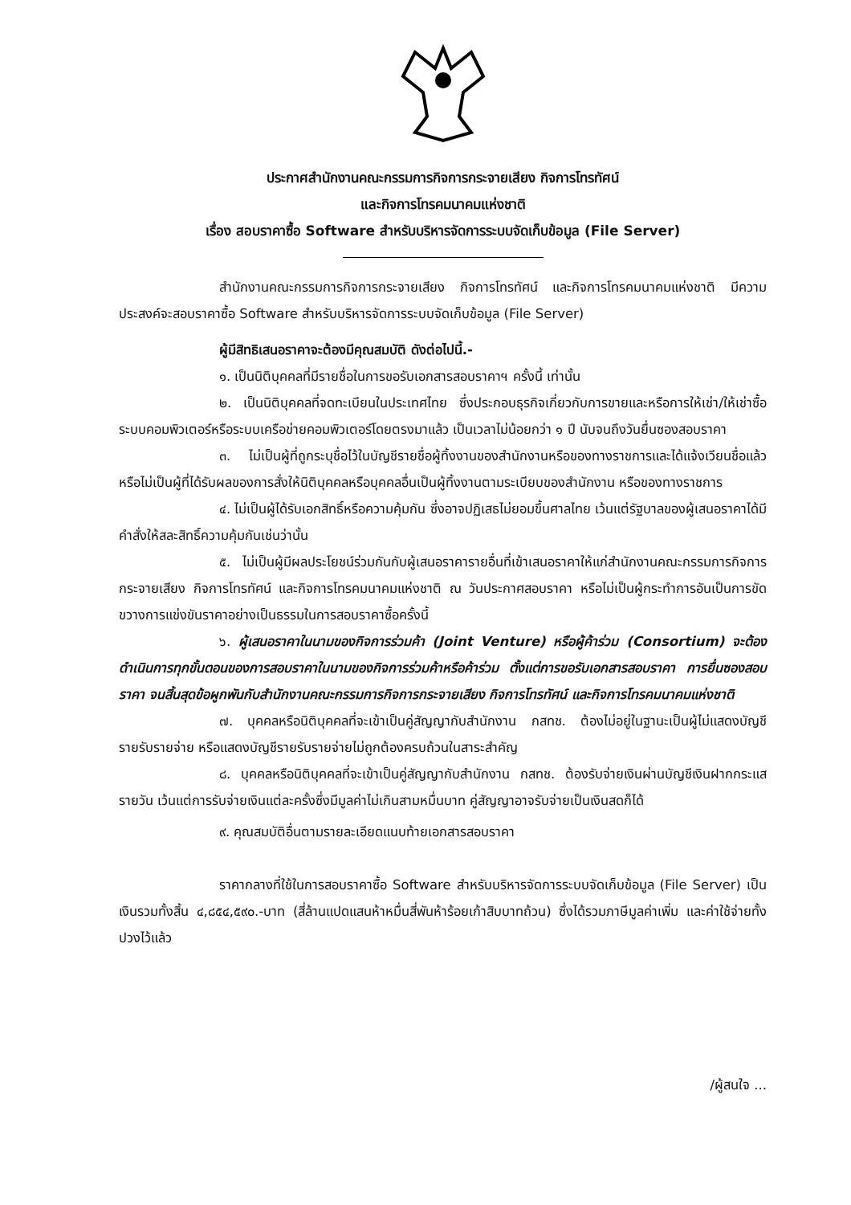ประกาศสำนักงานคณะกรรมการกิจการกระจายเสียง กิจการโทรทัศน์
และกิจการโทรคมนาคมแห่งชาติ
เรื่อง สอบราคาซื้อ Software สำหรับบริหารจัดการระบบจัดเก็บข้อมูล (File Server)
สำนักงานคณะกรรมการกิจการกระจายเสียง กิจการโทรทัศน์ และกิจการโทรคมนาคมแห่งชาติ มีความประสงค์จะสอบราคาซื้อ Software สำหรับบริหารจัดการระบบจัดเก็บข้อมูล (File Server)
ผู้มีสิทธิเสนอราคาจะต้องมีคุณสมบัติ ดังต่อไปนี้.-
๑. เป็นนิติบุคคลที่มีรายชื่อในการขอรับเอกสารสอบราคาฯ ครั้งนี้ เท่านั้น
๒. เป็นนิติบุคคลที่จดทะเบียนในประเทศไทย ซึ่งประกอบธุรกิจเกี่ยวกับการขายและหรือการให้เช่า/ให้เช่าซื้อ ระบบคอมพิวเตอร์หรือระบบเครือข่ายคอมพิวเตอร์โดยตรงมาแล้ว เป็นเวลาไม่น้อยกว่า ๑ ปี นับจนถึงวันยื่นซองสอบราคา
๓. ไม่เป็นผู้ที่ถูกระบุชื่อไว้ในบัญชีรายชื่อผู้ทิ้งงานของสำนักงานหรือของทางราชการและได้แจ้งเวียนชื่อแล้ว หรือไม่เป็นผู้ที่ได้รับผลของการสั่งให้นิติบุคคลหรือบุคคลอื่นเป็นผู้ทิ้งงานตามระเบียบของสำนักงาน หรือของทางราชการ
๔. ไม่เป็นผู้ได้รับเอกสิทธิ์หรือความคุ้มกัน ซึ่งอาจปฏิเสธไม่ยอมขึ้นศาลไทย เว้นแต่รัฐบาลของผู้เสนอราคาได้มีคำสั่งให้สละสิทธิ์ความคุ้มกันเช่นว่านั้น
๕. ไม่เป็นผู้มีผลประโยชน์ร่วมกันกับผู้เสนอราคารายอื่นที่เข้าเสนอราคาให้แก่สำนักงานคณะกรรมการกิจการกระจายเสียง กิจการโทรทัศน์ และกิจการโทรคมนาคมแห่งชาติ ณ วันประกาศสอบราคา หรือไม่เป็นผู้กระทำการอันเป็นการขัดขวางการแข่งขันราคาอย่างเป็นธรรมในการสอบราคาซื้อครั้งนี้
๖. ผู้เสนอราคาในนามของกิจการร่วมค้า (Joint Venture) หรือผู้ค้าร่วม (Consortium) จะต้องดำเนินการทุกขั้นตอนของการสอบราคาในนามของกิจการร่วมค้าหรือค้าร่วม ตั้งแต่การขอรับเอกสารสอบราคา การยื่นซองสอบราคา จนสิ้นสุดข้อผูกพันกับสำนักงานคณะกรรมการกิจการกระจายเสียง กิจการโทรทัศน์ และกิจการโทรคมนาคมแห่งชาติ
๗. บุคคลหรือนิติบุคคลที่จะเข้าเป็นคู่สัญญากับสำนักงาน กสทช. ต้องไม่อยู่ในฐานะเป็นผู้ไม่แสดงบัญชีรายรับรายจ่าย หรือแสดงบัญชีรายรับรายจ่ายไม่ถูกต้องครบถ้วนในสาระสำคัญ
๘. บุคคลหรือนิติบุคคลที่จะเข้าเป็นคู่สัญญากับสำนักงาน กสทช. ต้องรับจ่ายเงินผ่านบัญชีเงินฝากกระแสรายวัน เว้นแต่การรับจ่ายเงินแต่ละครั้งซึ่งมีมูลค่าไม่เกินสามหมื่นบาท คู่สัญญาอาจรับจ่ายเป็นเงินสดก็ได้
๙. คุณสมบัติอื่นตามรายละเอียดแนบท้ายเอกสารสอบราคา
ราคากลางที่ใช้ในการสอบราคาซื้อ Software สำหรับบริหารจัดการระบบจัดเก็บข้อมูล (File Server) เป็นเงินรวมทั้งสิ้น ๔,๘๕๔,๕๙๐.-บาท (สี่ล้านแปดแสนห้าหมื่นสี่พันห้าร้อยเก้าสิบบาทถ้วน) ซึ่งได้รวมภาษีมูลค่าเพิ่ม และค่าใช้จ่ายทั้งปวงไว้แล้ว
/ผู้สนใจ ...